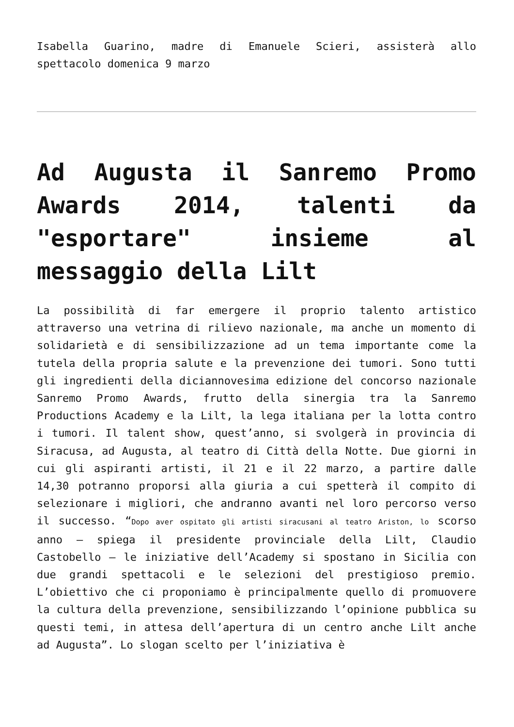Isabella Guarino, madre di Emanuele Scieri, assisterà allo spettacolo domenica 9 marzo
Ad Augusta il Sanremo Promo Awards 2014, talenti da "esportare" insieme al messaggio della Lilt
La possibilità di far emergere il proprio talento artistico attraverso una vetrina di rilievo nazionale, ma anche un momento di solidarietà e di sensibilizzazione ad un tema importante come la tutela della propria salute e la prevenzione dei tumori. Sono tutti gli ingredienti della diciannovesima edizione del concorso nazionale Sanremo Promo Awards, frutto della sinergia tra la Sanremo Productions Academy e la Lilt, la lega italiana per la lotta contro i tumori. Il talent show, quest’anno, si svolgerà in provincia di Siracusa, ad Augusta, al teatro di Città della Notte. Due giorni in cui gli aspiranti artisti, il 21 e il 22 marzo, a partire dalle 14,30 potranno proporsi alla giuria a cui spetterà il compito di selezionare i migliori, che andranno avanti nel loro percorso verso il successo. “Dopo aver ospitato gli artisti siracusani al teatro Ariston, lo scorso anno – spiega il presidente provinciale della Lilt, Claudio Castobello – le iniziative dell’Academy si spostano in Sicilia con due grandi spettacoli e le selezioni del prestigioso premio. L’obiettivo che ci proponiamo è principalmente quello di promuovere la cultura della prevenzione, sensibilizzando l’opinione pubblica su questi temi, in attesa dell’apertura di un centro anche Lilt anche ad Augusta”. Lo slogan scelto per l’iniziativa è